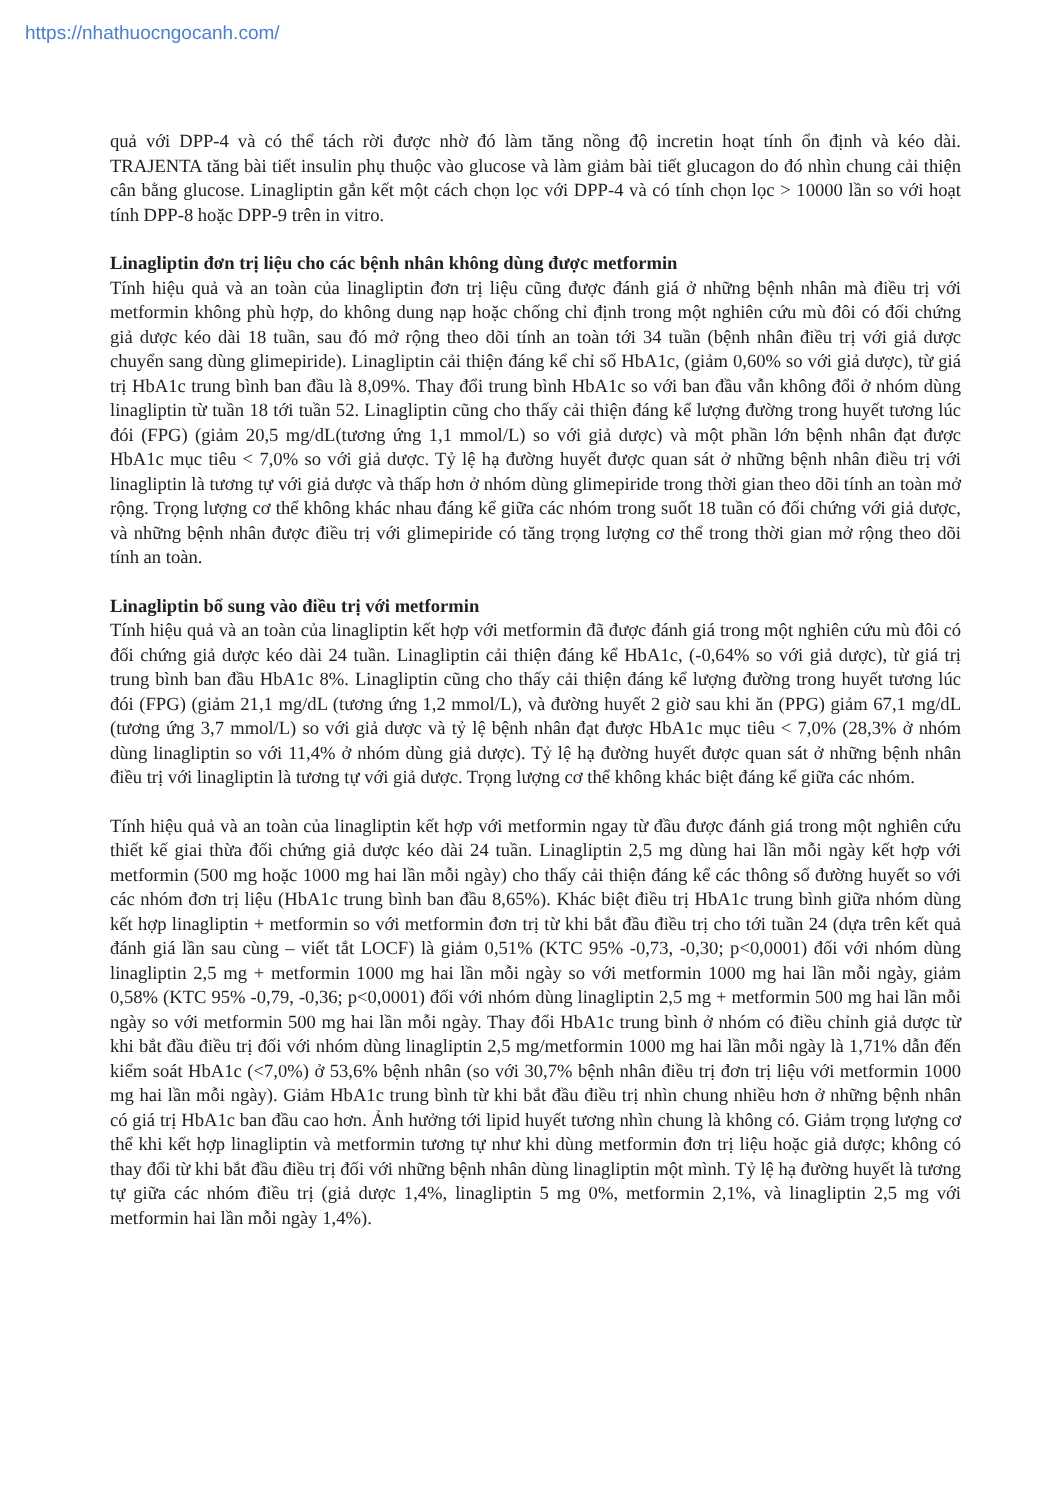https://nhathuocngocanh.com/
quả với DPP-4 và có thể tách rời được nhờ đó làm tăng nồng độ incretin hoạt tính ổn định và kéo dài. TRAJENTA tăng bài tiết insulin phụ thuộc vào glucose và làm giảm bài tiết glucagon do đó nhìn chung cải thiện cân bằng glucose. Linagliptin gắn kết một cách chọn lọc với DPP-4 và có tính chọn lọc > 10000 lần so với hoạt tính DPP-8 hoặc DPP-9 trên in vitro.
Linagliptin đơn trị liệu cho các bệnh nhân không dùng được metformin
Tính hiệu quả và an toàn của linagliptin đơn trị liệu cũng được đánh giá ở những bệnh nhân mà điều trị với metformin không phù hợp, do không dung nạp hoặc chống chỉ định trong một nghiên cứu mù đôi có đối chứng giả dược kéo dài 18 tuần, sau đó mở rộng theo dõi tính an toàn tới 34 tuần (bệnh nhân điều trị với giả dược chuyển sang dùng glimepiride). Linagliptin cải thiện đáng kể chỉ số HbA1c, (giảm 0,60% so với giả dược), từ giá trị HbA1c trung bình ban đầu là 8,09%. Thay đổi trung bình HbA1c so với ban đầu vẫn không đổi ở nhóm dùng linagliptin từ tuần 18 tới tuần 52. Linagliptin cũng cho thấy cải thiện đáng kể lượng đường trong huyết tương lúc đói (FPG) (giảm 20,5 mg/dL(tương ứng 1,1 mmol/L) so với giả dược) và một phần lớn bệnh nhân đạt được HbA1c mục tiêu < 7,0% so với giả dược. Tỷ lệ hạ đường huyết được quan sát ở những bệnh nhân điều trị với linagliptin là tương tự với giả dược và thấp hơn ở nhóm dùng glimepiride trong thời gian theo dõi tính an toàn mở rộng. Trọng lượng cơ thể không khác nhau đáng kể giữa các nhóm trong suốt 18 tuần có đối chứng với giả dược, và những bệnh nhân được điều trị với glimepiride có tăng trọng lượng cơ thể trong thời gian mở rộng theo dõi tính an toàn.
Linagliptin bổ sung vào điều trị với metformin
Tính hiệu quả và an toàn của linagliptin kết hợp với metformin đã được đánh giá trong một nghiên cứu mù đôi có đối chứng giả dược kéo dài 24 tuần. Linagliptin cải thiện đáng kể HbA1c, (-0,64% so với giả dược), từ giá trị trung bình ban đầu HbA1c 8%. Linagliptin cũng cho thấy cải thiện đáng kể lượng đường trong huyết tương lúc đói (FPG) (giảm 21,1 mg/dL (tương ứng 1,2 mmol/L), và đường huyết 2 giờ sau khi ăn (PPG) giảm 67,1 mg/dL (tương ứng 3,7 mmol/L) so với giả dược và tỷ lệ bệnh nhân đạt được HbA1c mục tiêu < 7,0% (28,3% ở nhóm dùng linagliptin so với 11,4% ở nhóm dùng giả dược). Tỷ lệ hạ đường huyết được quan sát ở những bệnh nhân điều trị với linagliptin là tương tự với giả dược. Trọng lượng cơ thể không khác biệt đáng kể giữa các nhóm.
Tính hiệu quả và an toàn của linagliptin kết hợp với metformin ngay từ đầu được đánh giá trong một nghiên cứu thiết kế giai thừa đối chứng giả dược kéo dài 24 tuần. Linagliptin 2,5 mg dùng hai lần mỗi ngày kết hợp với metformin (500 mg hoặc 1000 mg hai lần mỗi ngày) cho thấy cải thiện đáng kể các thông số đường huyết so với các nhóm đơn trị liệu (HbA1c trung bình ban đầu 8,65%). Khác biệt điều trị HbA1c trung bình giữa nhóm dùng kết hợp linagliptin + metformin so với metformin đơn trị từ khi bắt đầu điều trị cho tới tuần 24 (dựa trên kết quả đánh giá lần sau cùng – viết tắt LOCF) là giảm 0,51% (KTC 95% -0,73, -0,30; p<0,0001) đối với nhóm dùng linagliptin 2,5 mg + metformin 1000 mg hai lần mỗi ngày so với metformin 1000 mg hai lần mỗi ngày, giảm 0,58% (KTC 95% -0,79, -0,36; p<0,0001) đối với nhóm dùng linagliptin 2,5 mg + metformin 500 mg hai lần mỗi ngày so với metformin 500 mg hai lần mỗi ngày. Thay đổi HbA1c trung bình ở nhóm có điều chỉnh giả dược từ khi bắt đầu điều trị đối với nhóm dùng linagliptin 2,5 mg/metformin 1000 mg hai lần mỗi ngày là 1,71% dẫn đến kiểm soát HbA1c (<7,0%) ở 53,6% bệnh nhân (so với 30,7% bệnh nhân điều trị đơn trị liệu với metformin 1000 mg hai lần mỗi ngày). Giảm HbA1c trung bình từ khi bắt đầu điều trị nhìn chung nhiều hơn ở những bệnh nhân có giá trị HbA1c ban đầu cao hơn. Ảnh hưởng tới lipid huyết tương nhìn chung là không có. Giảm trọng lượng cơ thể khi kết hợp linagliptin và metformin tương tự như khi dùng metformin đơn trị liệu hoặc giả dược; không có thay đổi từ khi bắt đầu điều trị đối với những bệnh nhân dùng linagliptin một mình. Tỷ lệ hạ đường huyết là tương tự giữa các nhóm điều trị (giả dược 1,4%, linagliptin 5 mg 0%, metformin 2,1%, và linagliptin 2,5 mg với metformin hai lần mỗi ngày 1,4%).